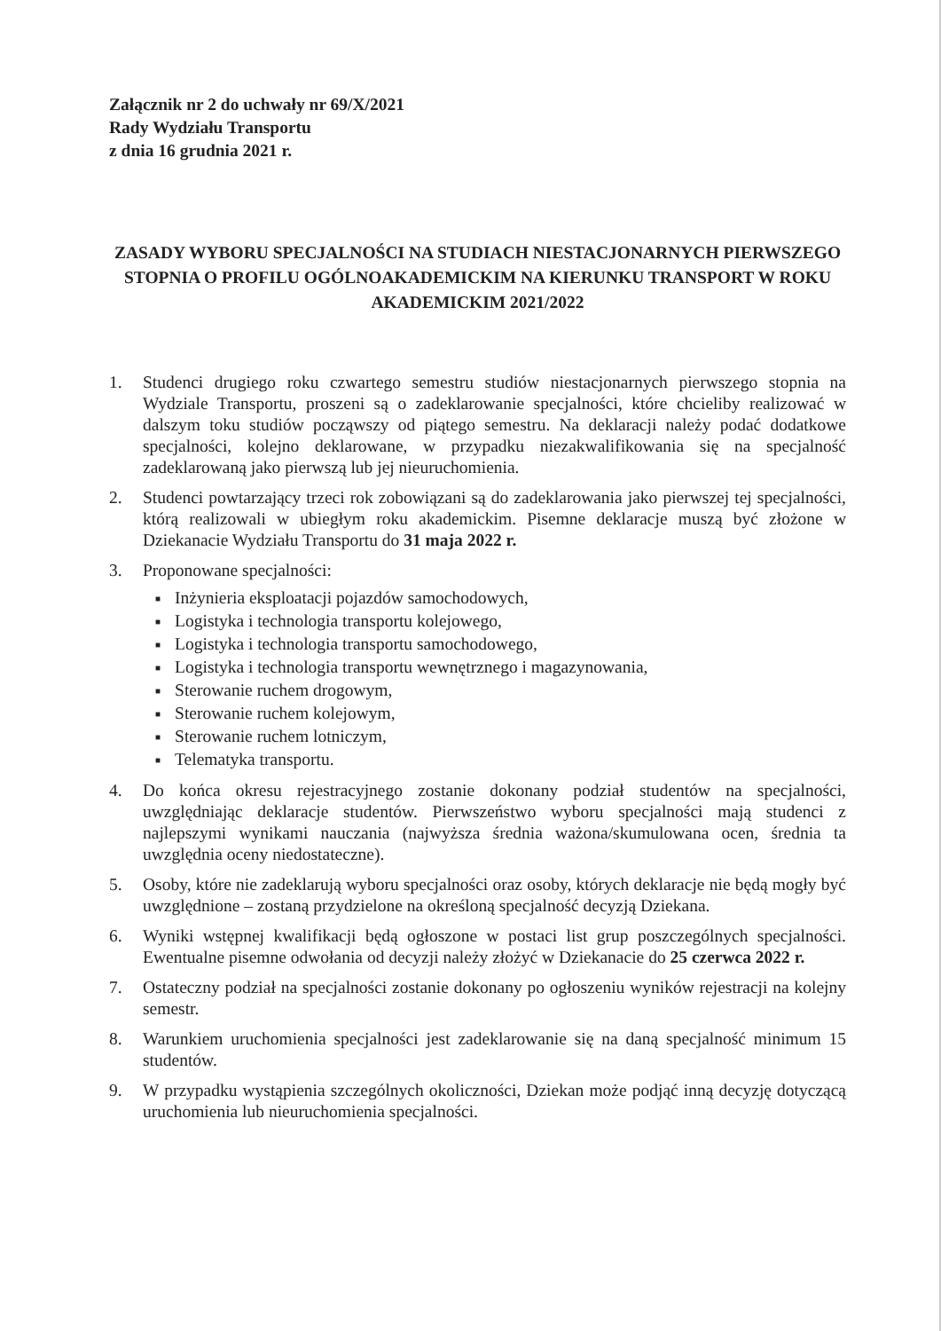Załącznik nr 2 do uchwały nr 69/X/2021
Rady Wydziału Transportu
z dnia 16 grudnia 2021 r.
ZASADY WYBORU SPECJALNOŚCI NA STUDIACH NIESTACJONARNYCH PIERWSZEGO STOPNIA O PROFILU OGÓLNOAKADEMICKIM NA KIERUNKU TRANSPORT W ROKU AKADEMICKIM 2021/2022
1. Studenci drugiego roku czwartego semestru studiów niestacjonarnych pierwszego stopnia na Wydziale Transportu, proszeni są o zadeklarowanie specjalności, które chcieliby realizować w dalszym toku studiów począwszy od piątego semestru. Na deklaracji należy podać dodatkowe specjalności, kolejno deklarowane, w przypadku niezakwalifikowania się na specjalność zadeklarowaną jako pierwszą lub jej nieuruchomienia.
2. Studenci powtarzający trzeci rok zobowiązani są do zadeklarowania jako pierwszej tej specjalności, którą realizowali w ubiegłym roku akademickim. Pisemne deklaracje muszą być złożone w Dziekanacie Wydziału Transportu do 31 maja 2022 r.
3. Proponowane specjalności:
■ Inżynieria eksploatacji pojazdów samochodowych,
■ Logistyka i technologia transportu kolejowego,
■ Logistyka i technologia transportu samochodowego,
■ Logistyka i technologia transportu wewnętrznego i magazynowania,
■ Sterowanie ruchem drogowym,
■ Sterowanie ruchem kolejowym,
■ Sterowanie ruchem lotniczym,
■ Telematyka transportu.
4. Do końca okresu rejestracyjnego zostanie dokonany podział studentów na specjalności, uwzględniając deklaracje studentów. Pierwszeństwo wyboru specjalności mają studenci z najlepszymi wynikami nauczania (najwyższa średnia ważona/skumulowana ocen, średnia ta uwzględnia oceny niedostateczne).
5. Osoby, które nie zadeklarują wyboru specjalności oraz osoby, których deklaracje nie będą mogły być uwzględnione – zostaną przydzielone na określoną specjalność decyzją Dziekana.
6. Wyniki wstępnej kwalifikacji będą ogłoszone w postaci list grup poszczególnych specjalności. Ewentualne pisemne odwołania od decyzji należy złożyć w Dziekanacie do 25 czerwca 2022 r.
7. Ostateczny podział na specjalności zostanie dokonany po ogłoszeniu wyników rejestracji na kolejny semestr.
8. Warunkiem uruchomienia specjalności jest zadeklarowanie się na daną specjalność minimum 15 studentów.
9. W przypadku wystąpienia szczególnych okoliczności, Dziekan może podjąć inną decyzję dotyczącą uruchomienia lub nieuruchomienia specjalności.